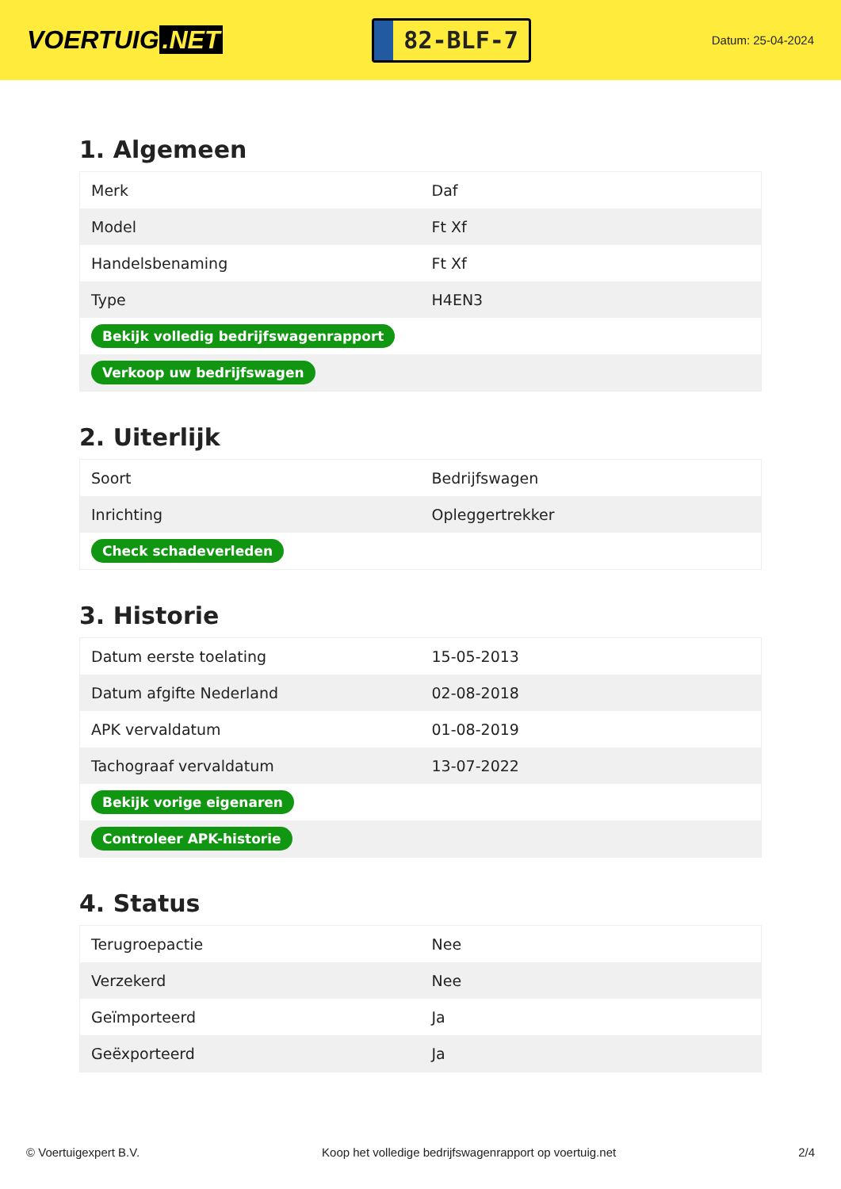VOERTUIG.NET
82-BLF-7
Datum: 25-04-2024
1. Algemeen
| Merk | Daf |
| Model | Ft Xf |
| Handelsbenaming | Ft Xf |
| Type | H4EN3 |
| Bekijk volledig bedrijfswagenrapport | |
| Verkoop uw bedrijfswagen | |
2. Uiterlijk
| Soort | Bedrijfswagen |
| Inrichting | Opleggertrekker |
| Check schadeverleden | |
3. Historie
| Datum eerste toelating | 15-05-2013 |
| Datum afgifte Nederland | 02-08-2018 |
| APK vervaldatum | 01-08-2019 |
| Tachograaf vervaldatum | 13-07-2022 |
| Bekijk vorige eigenaren | |
| Controleer APK-historie | |
4. Status
| Terugroepactie | Nee |
| Verzekerd | Nee |
| Geïmporteerd | Ja |
| Geëxporteerd | Ja |
© Voertuigexpert B.V. Koop het volledige bedrijfswagenrapport op voertuig.net 2/4